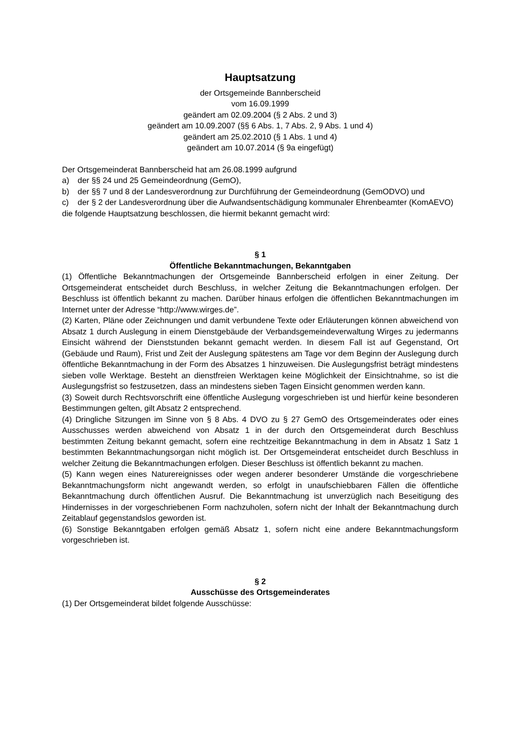Hauptsatzung
der Ortsgemeinde Bannberscheid
vom 16.09.1999
geändert am 02.09.2004 (§ 2 Abs. 2 und 3)
geändert am 10.09.2007 (§§ 6 Abs. 1, 7 Abs. 2, 9 Abs. 1 und 4)
geändert am 25.02.2010 (§ 1 Abs. 1 und 4)
geändert am 10.07.2014 (§ 9a eingefügt)
Der Ortsgemeinderat Bannberscheid hat am 26.08.1999 aufgrund
a) der §§ 24 und 25 Gemeindeordnung (GemO),
b) der §§ 7 und 8 der Landesverordnung zur Durchführung der Gemeindeordnung (GemODVO) und
c) der § 2 der Landesverordnung über die Aufwandsentschädigung kommunaler Ehrenbeamter (KomAEVO)
die folgende Hauptsatzung beschlossen, die hiermit bekannt gemacht wird:
§ 1
Öffentliche Bekanntmachungen, Bekanntgaben
(1) Öffentliche Bekanntmachungen der Ortsgemeinde Bannberscheid erfolgen in einer Zeitung. Der Ortsgemeinderat entscheidet durch Beschluss, in welcher Zeitung die Bekanntmachungen erfolgen. Der Beschluss ist öffentlich bekannt zu machen. Darüber hinaus erfolgen die öffentlichen Bekanntmachungen im Internet unter der Adresse “http://www.wirges.de”.
(2) Karten, Pläne oder Zeichnungen und damit verbundene Texte oder Erläuterungen können abweichend von Absatz 1 durch Auslegung in einem Dienstgebäude der Verbandsgemeindeverwaltung Wirges zu jedermanns Einsicht während der Dienststunden bekannt gemacht werden. In diesem Fall ist auf Gegenstand, Ort (Gebäude und Raum), Frist und Zeit der Auslegung spätestens am Tage vor dem Beginn der Auslegung durch öffentliche Bekanntmachung in der Form des Absatzes 1 hinzuweisen. Die Auslegungsfrist beträgt mindestens sieben volle Werktage. Besteht an dienstfreien Werktagen keine Möglichkeit der Einsichtnahme, so ist die Auslegungsfrist so festzusetzen, dass an mindestens sieben Tagen Einsicht genommen werden kann.
(3) Soweit durch Rechtsvorschrift eine öffentliche Auslegung vorgeschrieben ist und hierfür keine besonderen Bestimmungen gelten, gilt Absatz 2 entsprechend.
(4) Dringliche Sitzungen im Sinne von § 8 Abs. 4 DVO zu § 27 GemO des Ortsgemeinderates oder eines Ausschusses werden abweichend von Absatz 1 in der durch den Ortsgemeinderat durch Beschluss bestimmten Zeitung bekannt gemacht, sofern eine rechtzeitige Bekanntmachung in dem in Absatz 1 Satz 1 bestimmten Bekanntmachungsorgan nicht möglich ist. Der Ortsgemeinderat entscheidet durch Beschluss in welcher Zeitung die Bekanntmachungen erfolgen. Dieser Beschluss ist öffentlich bekannt zu machen.
(5) Kann wegen eines Naturereignisses oder wegen anderer besonderer Umstände die vorgeschriebene Bekanntmachungsform nicht angewandt werden, so erfolgt in unaufschiebbaren Fällen die öffentliche Bekanntmachung durch öffentlichen Ausruf. Die Bekanntmachung ist unverzüglich nach Beseitigung des Hindernisses in der vorgeschriebenen Form nachzuholen, sofern nicht der Inhalt der Bekanntmachung durch Zeitablauf gegenstandslos geworden ist.
(6) Sonstige Bekanntgaben erfolgen gemäß Absatz 1, sofern nicht eine andere Bekanntmachungsform vorgeschrieben ist.
§ 2
Ausschüsse des Ortsgemeinderates
(1) Der Ortsgemeinderat bildet folgende Ausschüsse: